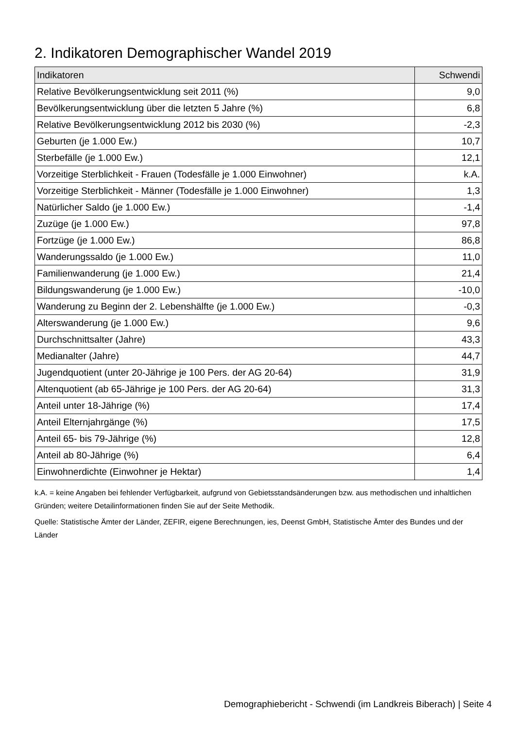2. Indikatoren Demographischer Wandel 2019
| Indikatoren | Schwendi |
| --- | --- |
| Relative Bevölkerungsentwicklung seit 2011 (%) | 9,0 |
| Bevölkerungsentwicklung über die letzten 5 Jahre (%) | 6,8 |
| Relative Bevölkerungsentwicklung 2012 bis 2030 (%) | -2,3 |
| Geburten (je 1.000 Ew.) | 10,7 |
| Sterbefälle (je 1.000 Ew.) | 12,1 |
| Vorzeitige Sterblichkeit - Frauen (Todesfälle je 1.000 Einwohner) | k.A. |
| Vorzeitige Sterblichkeit - Männer (Todesfälle je 1.000 Einwohner) | 1,3 |
| Natürlicher Saldo (je 1.000 Ew.) | -1,4 |
| Zuzüge (je 1.000 Ew.) | 97,8 |
| Fortzüge (je 1.000 Ew.) | 86,8 |
| Wanderungssaldo (je 1.000 Ew.) | 11,0 |
| Familienwanderung (je 1.000 Ew.) | 21,4 |
| Bildungswanderung (je 1.000 Ew.) | -10,0 |
| Wanderung zu Beginn der 2. Lebenshälfte (je 1.000 Ew.) | -0,3 |
| Alterswanderung (je 1.000 Ew.) | 9,6 |
| Durchschnittsalter (Jahre) | 43,3 |
| Medianalter (Jahre) | 44,7 |
| Jugendquotient (unter 20-Jährige je 100 Pers. der AG 20-64) | 31,9 |
| Altenquotient (ab 65-Jährige je 100 Pers. der AG 20-64) | 31,3 |
| Anteil unter 18-Jährige (%) | 17,4 |
| Anteil Elternjahrgänge (%) | 17,5 |
| Anteil 65- bis 79-Jährige (%) | 12,8 |
| Anteil ab 80-Jährige (%) | 6,4 |
| Einwohnerdichte (Einwohner je Hektar) | 1,4 |
k.A. = keine Angaben bei fehlender Verfügbarkeit, aufgrund von Gebietsstandsänderungen bzw. aus methodischen und inhaltlichen Gründen; weitere Detailinformationen finden Sie auf der Seite Methodik.
Quelle: Statistische Ämter der Länder, ZEFIR, eigene Berechnungen, ies, Deenst GmbH, Statistische Ämter des Bundes und der Länder
Demographiebericht - Schwendi (im Landkreis Biberach) | Seite 4